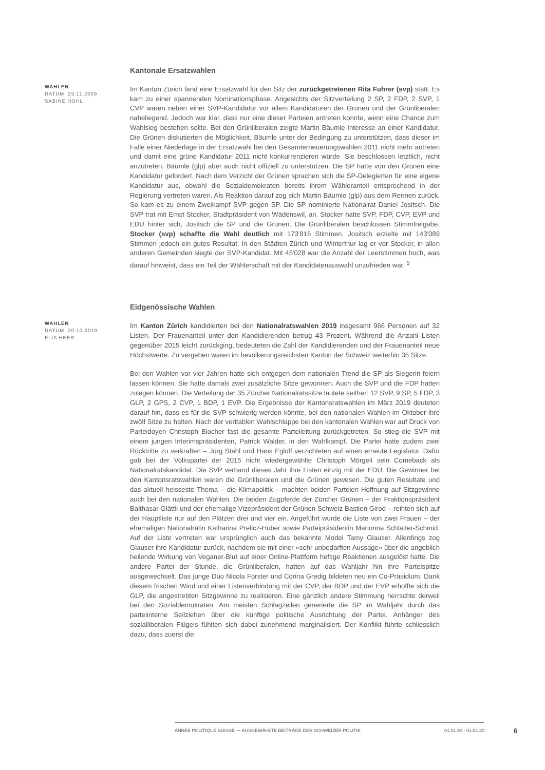WAHLEN
DATUM: 29.11.2009
SABINE HOHL
Kantonale Ersatzwahlen
Im Kanton Zürich fand eine Ersatzwahl für den Sitz der zurückgetretenen Rita Fuhrer (svp) statt. Es kam zu einer spannenden Nominationsphase. Angesichts der Sitzverteilung 2 SP, 2 FDP, 2 SVP, 1 CVP waren neben einer SVP-Kandidatur vor allem Kandidaturen der Grünen und der Grünliberalen naheliegend. Jedoch war klar, dass nur eine dieser Parteien antreten konnte, wenn eine Chance zum Wahlsieg bestehen sollte. Bei den Grünliberalen zeigte Martin Bäumle Interesse an einer Kandidatur. Die Grünen diskutierten die Möglichkeit, Bäumle unter der Bedingung zu unterstützen, dass dieser im Falle einer Niederlage in der Ersatzwahl bei den Gesamterneuerungswahlen 2011 nicht mehr antreten und damit eine grüne Kandidatur 2011 nicht konkurrenzieren würde. Sie beschlossen letztlich, nicht anzutreten, Bäumle (glp) aber auch nicht offiziell zu unterstützen. Die SP hatte von den Grünen eine Kandidatur gefordert. Nach dem Verzicht der Grünen sprachen sich die SP-Delegierten für eine eigene Kandidatur aus, obwohl die Sozialdemokraten bereits ihrem Wähleranteil entsprechend in der Regierung vertreten waren. Als Reaktion darauf zog sich Martin Bäumle (glp) aus dem Rennen zurück. So kam es zu einem Zweikampf SVP gegen SP. Die SP nominierte Nationalrat Daniel Jositsch. Die SVP trat mit Ernst Stocker, Stadtpräsident von Wädenswil, an. Stocker hatte SVP, FDP, CVP, EVP und EDU hinter sich, Jositsch die SP und die Grünen. Die Grünliberalen beschlossen Stimmfreigabe. Stocker (svp) schaffte die Wahl deutlich mit 173'816 Stimmen, Jositsch erzielte mit 143'089 Stimmen jedoch ein gutes Resultat. In den Städten Zürich und Winterthur lag er vor Stocker, in allen anderen Gemeinden siegte der SVP-Kandidat. Mit 45'028 war die Anzahl der Leerstimmen hoch, was darauf hinweist, dass ein Teil der Wählerschaft mit der Kandidatenauswahl unzufrieden war. <sup>5</sup>
WAHLEN
DATUM: 20.10.2019
ELIA HEER
Eidgenössische Wahlen
Im Kanton Zürich kandidierten bei den Nationalratswahlen 2019 insgesamt 966 Personen auf 32 Listen. Der Frauenanteil unter den Kandidierenden betrug 43 Prozent. Während die Anzahl Listen gegenüber 2015 leicht zurückging, bedeuteten die Zahl der Kandidierenden und der Frauenanteil neue Höchstwerte. Zu vergeben waren im bevölkerungsreichsten Kanton der Schweiz weiterhin 35 Sitze.
Bei den Wahlen vor vier Jahren hatte sich entgegen dem nationalen Trend die SP als Siegerin feiern lassen können. Sie hatte damals zwei zusätzliche Sitze gewonnen. Auch die SVP und die FDP hatten zulegen können. Die Verteilung der 35 Zürcher Nationalratssitze lautete seither: 12 SVP, 9 SP, 5 FDP, 3 GLP, 2 GPS, 2 CVP, 1 BDP, 1 EVP. Die Ergebnisse der Kantonsratswahlen im März 2019 deuteten darauf hin, dass es für die SVP schwierig werden könnte, bei den nationalen Wahlen im Oktober ihre zwölf Sitze zu halten. Nach der veritablen Wahlschlappe bei den kantonalen Wahlen war auf Druck von Parteidoyen Christoph Blocher fast die gesamte Parteileitung zurückgetreten. So stieg die SVP mit einem jungen Interimspräsidenten, Patrick Walder, in den Wahlkampf. Die Partei hatte zudem zwei Rücktritte zu verkraften – Jürg Stahl und Hans Egloff verzichteten auf einen erneute Legislatur. Dafür gab bei der Volkspartei der 2015 nicht wiedergewählte Christoph Mörgeli sein Comeback als Nationalratskandidat. Die SVP verband dieses Jahr ihre Listen einzig mit der EDU. Die Gewinner bei den Kantonsratswahlen waren die Grünliberalen und die Grünen gewesen. Die guten Resultate und das aktuell heisseste Thema – die Klimapolitik – machten beiden Parteien Hoffnung auf Sitzgewinne auch bei den nationalen Wahlen. Die beiden Zugpferde der Zürcher Grünen – der Fraktionspräsident Balthasar Glättli und der ehemalige Vizepräsident der Grünen Schweiz Bastien Girod – reihten sich auf der Hauptliste nur auf den Plätzen drei und vier ein. Angeführt wurde die Liste von zwei Frauen – der ehemaligen Nationalrätin Katharina Prelicz-Huber sowie Parteipräsidentin Marionna Schlatter-Schmid. Auf der Liste vertreten war ursprünglich auch das bekannte Model Tamy Glauser. Allerdings zog Glauser ihre Kandidatur zurück, nachdem sie mit einer «sehr unbedarften Aussage» über die angeblich heilende Wirkung von Veganer-Blut auf einer Online-Plattform heftige Reaktionen ausgelöst hatte. Die andere Partei der Stunde, die Grünliberalen, hatten auf das Wahljahr hin ihre Parteispitze ausgewechselt. Das junge Duo Nicola Forster und Corina Gredig bildeten neu ein Co-Präsidium. Dank diesem frischen Wind und einer Listenverbindung mit der CVP, der BDP und der EVP erhoffte sich die GLP, die angestrebten Sitzgewinne zu realisieren. Eine gänzlich andere Stimmung herrschte derweil bei den Sozialdemokraten. Am meisten Schlagzeilen generierte die SP im Wahljahr durch das parteiinterne Seilziehen über die künftige politische Ausrichtung der Partei. Anhänger des sozialliberalen Flügels fühlten sich dabei zunehmend marginalisiert. Der Konflikt führte schliesslich dazu, dass zuerst die
ANNÉE POLITIQUE SUISSE — AUSGEWÄHLTE BEITRÄGE DER SCHWEIZER POLITIK 01.01.90 - 01.01.20
6